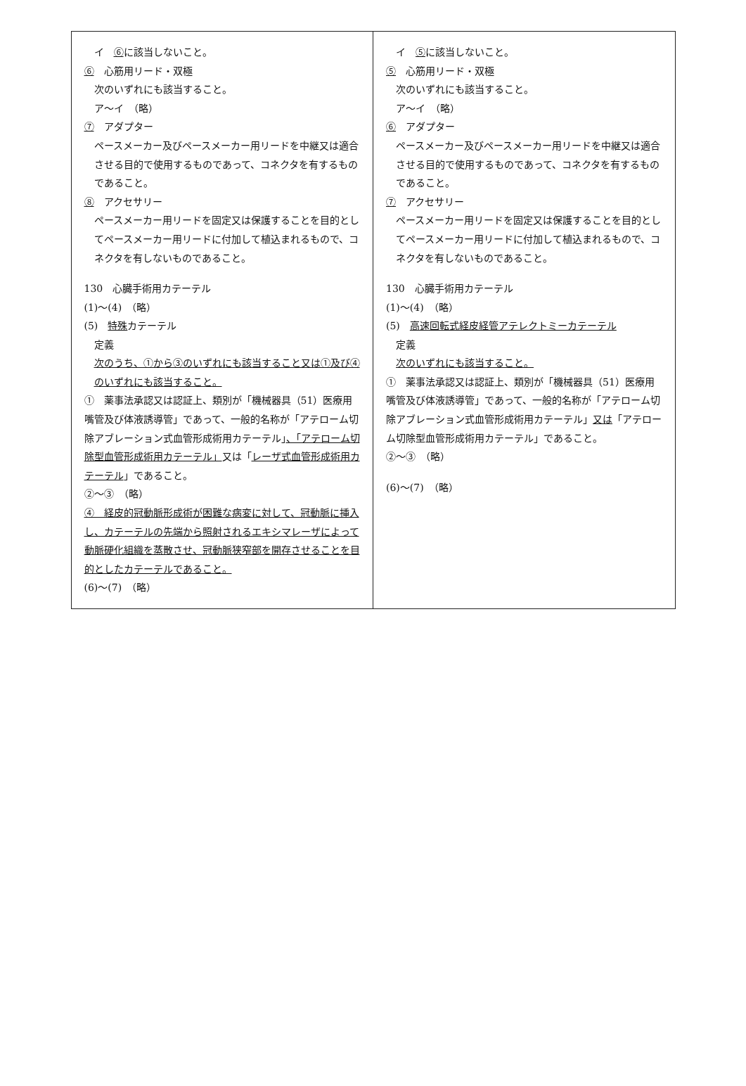| イ ⑥ に該当しないこと。 ⑥ 心筋用リード・双極 次のいずれにも該当すること。 ア～イ （略） ⑦ アダプター ペースメーカー及びペースメーカー用リードを中継又は適合させる目的で使用するものであって、コネクタを有するものであること。 ⑧ アクセサリー ペースメーカー用リードを固定又は保護することを目的としてペースメーカー用リードに付加して植込まれるもので、コネクタを有しないものであること。 130 心臓手術用カテーテル (1)～(4) （略） (5) 特殊 カテーテル 定義 次のうち、①から③のいずれにも該当すること又は①及び④のいずれにも該当すること。 ① 薬事法承認又は認証上、類別が「機械器具（51）医療用嘴管及び体液誘導管」であって、一般的名称が「アテローム切除アブレーション式血管形成術用カテーテル」 、「アテローム切除型血管形成術用カテーテル」 又は「 レーザ式血管形成術用カテーテル 」であること。 ②～③ （略） ④ 経皮的冠動脈形成術が困難な病変に対して、冠動脈に挿入し、カテーテルの先端から照射されるエキシマレーザによって動脈硬化組織を蒸散させ、冠動脈狭窄部を開存させることを目的としたカテーテルであること。 (6)～(7) （略） | イ ⑤ に該当しないこと。 ⑤ 心筋用リード・双極 次のいずれにも該当すること。 ア～イ （略） ⑥ アダプター ペースメーカー及びペースメーカー用リードを中継又は適合させる目的で使用するものであって、コネクタを有するものであること。 ⑦ アクセサリー ペースメーカー用リードを固定又は保護することを目的としてペースメーカー用リードに付加して植込まれるもので、コネクタを有しないものであること。 130 心臓手術用カテーテル (1)～(4) （略） (5) 高速回転式経皮経管アテレクトミーカテーテル 定義 次のいずれにも該当すること。 ① 薬事法承認又は認証上、類別が「機械器具（51）医療用嘴管及び体液誘導管」であって、一般的名称が「アテローム切除アブレーション式血管形成術用カテーテル」 又は 「アテローム切除型血管形成術用カテーテル」であること。 ②～③ （略） (6)～(7) （略） |